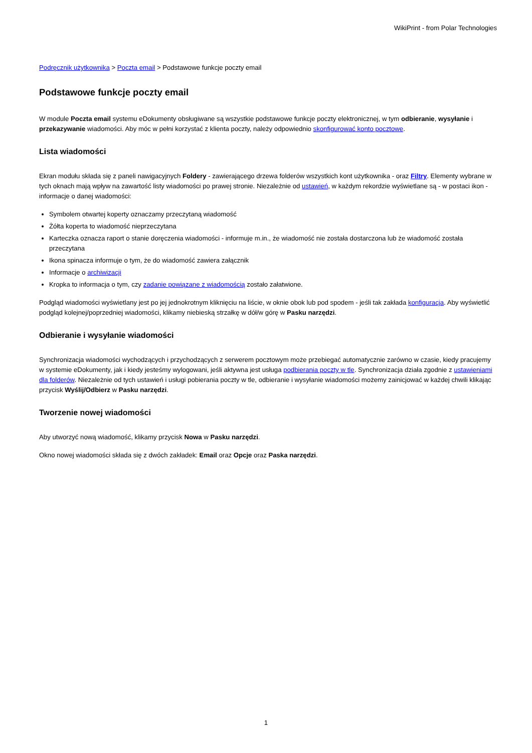WikiPrint - from Polar Technologies
Podręcznik użytkownika > Poczta email > Podstawowe funkcje poczty email
Podstawowe funkcje poczty email
W module Poczta email systemu eDokumenty obsługiwane są wszystkie podstawowe funkcje poczty elektronicznej, w tym odbieranie, wysyłanie i przekazywanie wiadomości. Aby móc w pełni korzystać z klienta poczty, należy odpowiednio skonfigurować konto pocztowe.
Lista wiadomości
Ekran modułu składa się z paneli nawigacyjnych Foldery - zawierającego drzewa folderów wszystkich kont użytkownika - oraz Filtry. Elementy wybrane w tych oknach mają wpływ na zawartość listy wiadomości po prawej stronie. Niezależnie od ustawień, w każdym rekordzie wyświetlane są - w postaci ikon - informacje o danej wiadomości:
Symbolem otwartej koperty oznaczamy przeczytaną wiadomość
Żółta koperta to wiadomość nieprzeczytana
Karteczka oznacza raport o stanie doręczenia wiadomości - informuje m.in., że wiadomość nie została dostarczona lub że wiadomość została przeczytana
Ikona spinacza informuje o tym, że do wiadomość zawiera załącznik
Informacje o archiwizacji
Kropka to informacja o tym, czy zadanie powiązane z wiadomością zostało załatwione.
Podgląd wiadomości wyświetlany jest po jej jednokrotnym kliknięciu na liście, w oknie obok lub pod spodem - jeśli tak zakłada konfiguracja. Aby wyświetlić podgląd kolejnej/poprzedniej wiadomości, klikamy niebieską strzałkę w dół/w górę w Pasku narzędzi.
Odbieranie i wysyłanie wiadomości
Synchronizacja wiadomości wychodzących i przychodzących z serwerem pocztowym może przebiegać automatycznie zarówno w czasie, kiedy pracujemy w systemie eDokumenty, jak i kiedy jesteśmy wylogowani, jeśli aktywna jest usługa podbierania poczty w tle. Synchronizacja działa zgodnie z ustawieniami dla folderów. Niezależnie od tych ustawień i usługi pobierania poczty w tle, odbieranie i wysyłanie wiadomości możemy zainicjować w każdej chwili klikając przycisk Wyślij/Odbierz w Pasku narzędzi.
Tworzenie nowej wiadomości
Aby utworzyć nową wiadomość, klikamy przycisk Nowa w Pasku narzędzi.
Okno nowej wiadomości składa się z dwóch zakładek: Email oraz Opcje oraz Paska narzędzi.
1